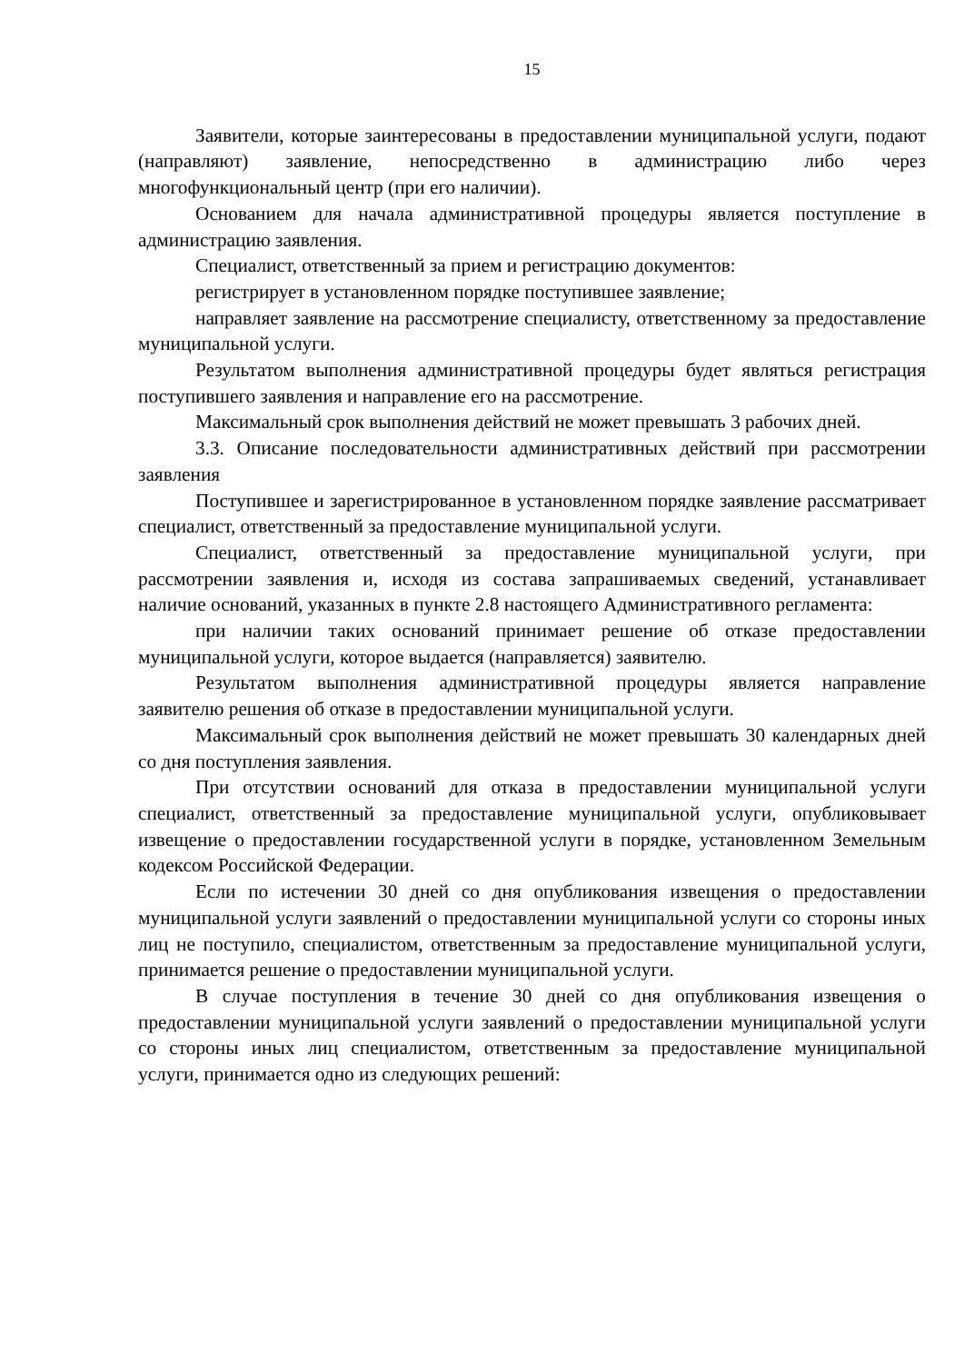15
Заявители, которые заинтересованы в предоставлении муниципальной услуги, подают (направляют) заявление, непосредственно в администрацию либо через многофункциональный центр (при его наличии).
Основанием для начала административной процедуры является поступление в администрацию заявления.
Специалист, ответственный за прием и регистрацию документов:
регистрирует в установленном порядке поступившее заявление;
направляет заявление на рассмотрение специалисту, ответственному за предоставление муниципальной услуги.
Результатом выполнения административной процедуры будет являться регистрация поступившего заявления и направление его на рассмотрение.
Максимальный срок выполнения действий не может превышать 3 рабочих дней.
3.3. Описание последовательности административных действий при рассмотрении заявления
Поступившее и зарегистрированное в установленном порядке заявление рассматривает специалист, ответственный за предоставление муниципальной услуги.
Специалист, ответственный за предоставление муниципальной услуги, при рассмотрении заявления и, исходя из состава запрашиваемых сведений, устанавливает наличие оснований, указанных в пункте 2.8 настоящего Административного регламента:
при наличии таких оснований принимает решение об отказе предоставлении муниципальной услуги, которое выдается (направляется) заявителю.
Результатом выполнения административной процедуры является направление заявителю решения об отказе в предоставлении муниципальной услуги.
Максимальный срок выполнения действий не может превышать 30 календарных дней со дня поступления заявления.
При отсутствии оснований для отказа в предоставлении муниципальной услуги специалист, ответственный за предоставление муниципальной услуги, опубликовывает извещение о предоставлении государственной услуги в порядке, установленном Земельным кодексом Российской Федерации.
Если по истечении 30 дней со дня опубликования извещения о предоставлении муниципальной услуги заявлений о предоставлении муниципальной услуги со стороны иных лиц не поступило, специалистом, ответственным за предоставление муниципальной услуги, принимается решение о предоставлении муниципальной услуги.
В случае поступления в течение 30 дней со дня опубликования извещения о предоставлении муниципальной услуги заявлений о предоставлении муниципальной услуги со стороны иных лиц специалистом, ответственным за предоставление муниципальной услуги, принимается одно из следующих решений: